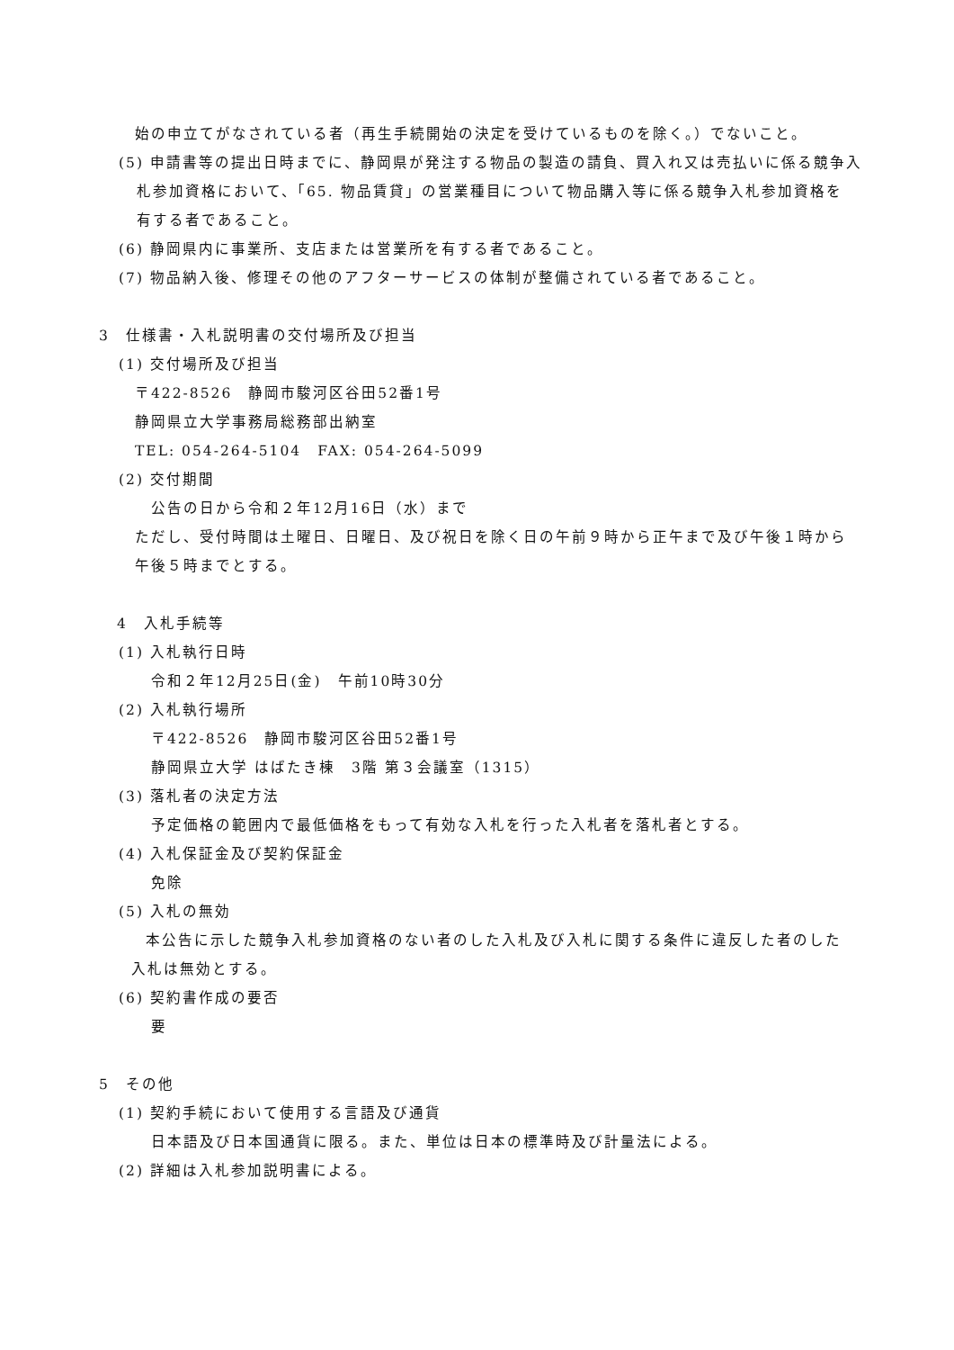始の申立てがなされている者（再生手続開始の決定を受けているものを除く。）でないこと。
(5) 申請書等の提出日時までに、静岡県が発注する物品の製造の請負、買入れ又は売払いに係る競争入
札参加資格において、「65. 物品賃貸」の営業種目について物品購入等に係る競争入札参加資格を
有する者であること。
(6) 静岡県内に事業所、支店または営業所を有する者であること。
(7) 物品納入後、修理その他のアフターサービスの体制が整備されている者であること。
3　仕様書・入札説明書の交付場所及び担当
(1) 交付場所及び担当
〒422-8526　静岡市駿河区谷田52番1号
静岡県立大学事務局総務部出納室
TEL: 054-264-5104　FAX: 054-264-5099
(2) 交付期間
公告の日から令和２年12月16日（水）まで
ただし、受付時間は土曜日、日曜日、及び祝日を除く日の午前９時から正午まで及び午後１時から
午後５時までとする。
4　入札手続等
(1) 入札執行日時
令和２年12月25日(金)　午前10時30分
(2) 入札執行場所
〒422-8526　静岡市駿河区谷田52番1号
静岡県立大学 はばたき棟　3階 第３会議室（1315）
(3) 落札者の決定方法
予定価格の範囲内で最低価格をもって有効な入札を行った入札者を落札者とする。
(4) 入札保証金及び契約保証金
免除
(5) 入札の無効
本公告に示した競争入札参加資格のない者のした入札及び入札に関する条件に違反した者のした
入札は無効とする。
(6) 契約書作成の要否
要
5　その他
(1) 契約手続において使用する言語及び通貨
日本語及び日本国通貨に限る。また、単位は日本の標準時及び計量法による。
(2) 詳細は入札参加説明書による。